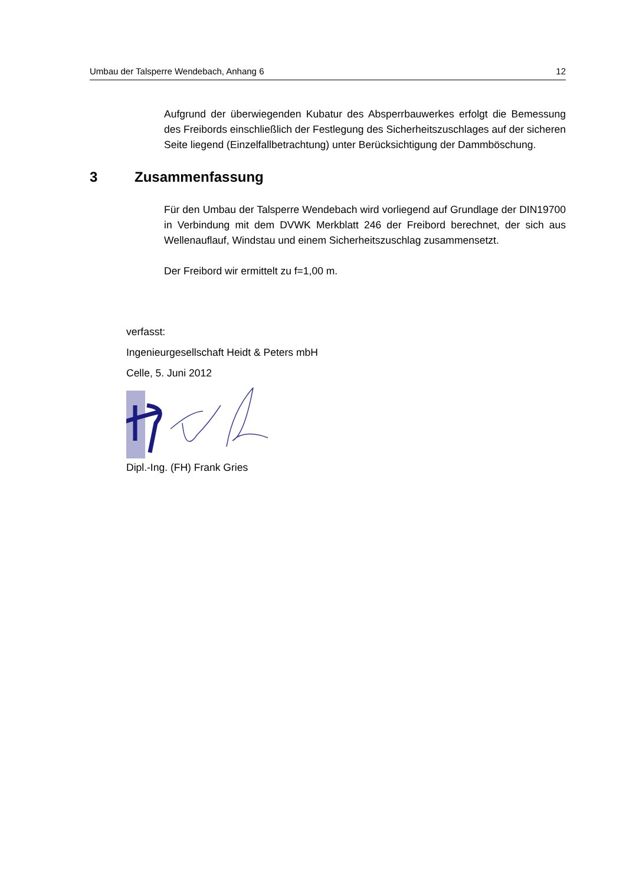Umbau der Talsperre Wendebach, Anhang 6 12
Aufgrund der überwiegenden Kubatur des Absperrbauwerkes erfolgt die Bemessung des Freibords einschließlich der Festlegung des Sicherheitszuschlages auf der sicheren Seite liegend (Einzelfallbetrachtung) unter Berücksichtigung der Dammböschung.
3 Zusammenfassung
Für den Umbau der Talsperre Wendebach wird vorliegend auf Grundlage der DIN19700 in Verbindung mit dem DVWK Merkblatt 246 der Freibord berechnet, der sich aus Wellenauflauf, Windstau und einem Sicherheitszuschlag zusammensetzt.
Der Freibord wir ermittelt zu f=1,00 m.
verfasst:
Ingenieurgesellschaft Heidt & Peters mbH
Celle, 5. Juni 2012
Dipl.-Ing. (FH) Frank Gries